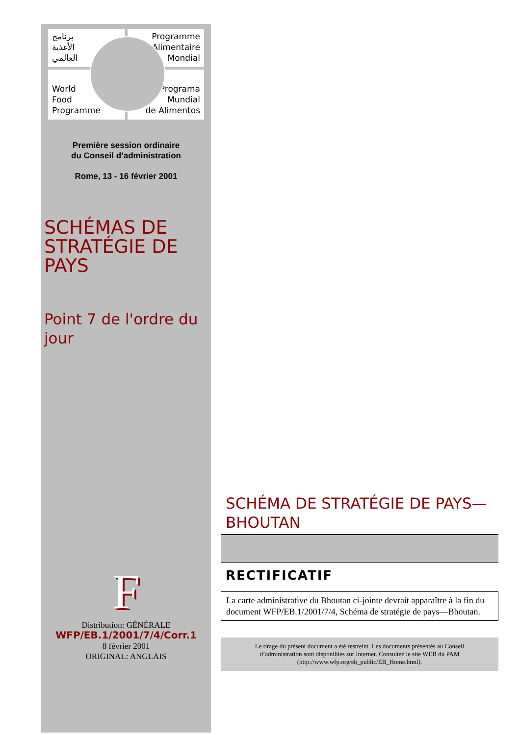برنامج
الأغذية
العالمي
Programme
Alimentaire
Mondial
World
Food
Programme
Programa
Mundial
de Alimentos
Première session ordinaire
du Conseil d’administration
Rome, 13 - 16 février 2001
SCHÉMAS DE
STRATÉGIE DE
PAYS
Point 7 de l'ordre du jour
F
Distribution: GÉNÉRALE
WFP/EB.1/2001/7/4/Corr.1
8 février 2001
ORIGINAL: ANGLAIS
SCHÉMA DE STRATÉGIE DE PAYS— BHOUTAN
RECTIFICATIF
La carte administrative du Bhoutan ci-jointe devrait apparaître à la fin du document WFP/EB.1/2001/7/4, Schéma de stratégie de pays—Bhoutan.
Le tirage du présent document a été restreint. Les documents présentés au Conseil d’administration sont disponibles sur Internet. Consultez le site WEB du PAM (http://www.wfp.org/eb_public/EB_Home.html).